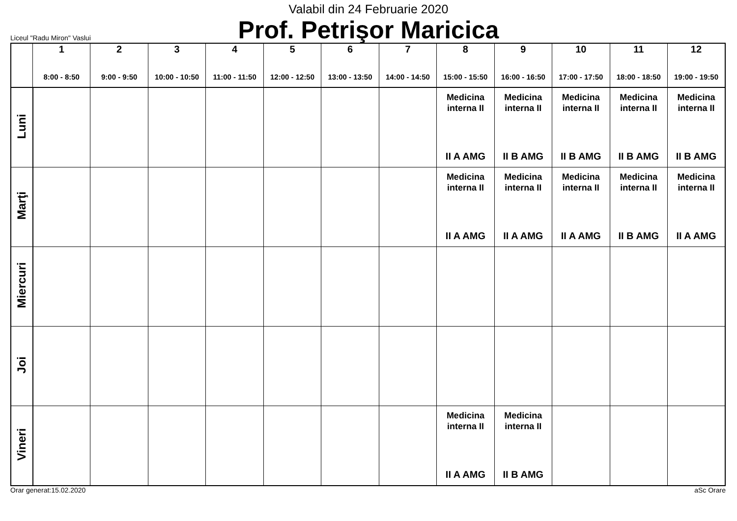Valabil din 24 Februarie 2020
Prof. Petrişor Maricica
Liceul "Radu Miron" Vaslui
| | 1 8:00 - 8:50 | 2 9:00 - 9:50 | 3 10:00 - 10:50 | 4 11:00 - 11:50 | 5 12:00 - 12:50 | 6 13:00 - 13:50 | 7 14:00 - 14:50 | 8 15:00 - 15:50 | 9 16:00 - 16:50 | 10 17:00 - 17:50 | 11 18:00 - 18:50 | 12 19:00 - 19:50 |
| --- | --- | --- | --- | --- | --- | --- | --- | --- | --- | --- | --- | --- |
| Luni | | | | | | | | Medicina interna II II A AMG | Medicina interna II II B AMG | Medicina interna II II B AMG | Medicina interna II II B AMG | Medicina interna II II B AMG |
| Marţi | | | | | | | | Medicina interna II II A AMG | Medicina interna II II A AMG | Medicina interna II II A AMG | Medicina interna II II B AMG | Medicina interna II II A AMG |
| Miercuri | | | | | | | | | | | | |
| Joi | | | | | | | | | | | | |
| Vineri | | | | | | | | Medicina interna II II A AMG | Medicina interna II II B AMG | | | |
Orar generat:15.02.2020 aSc Orare